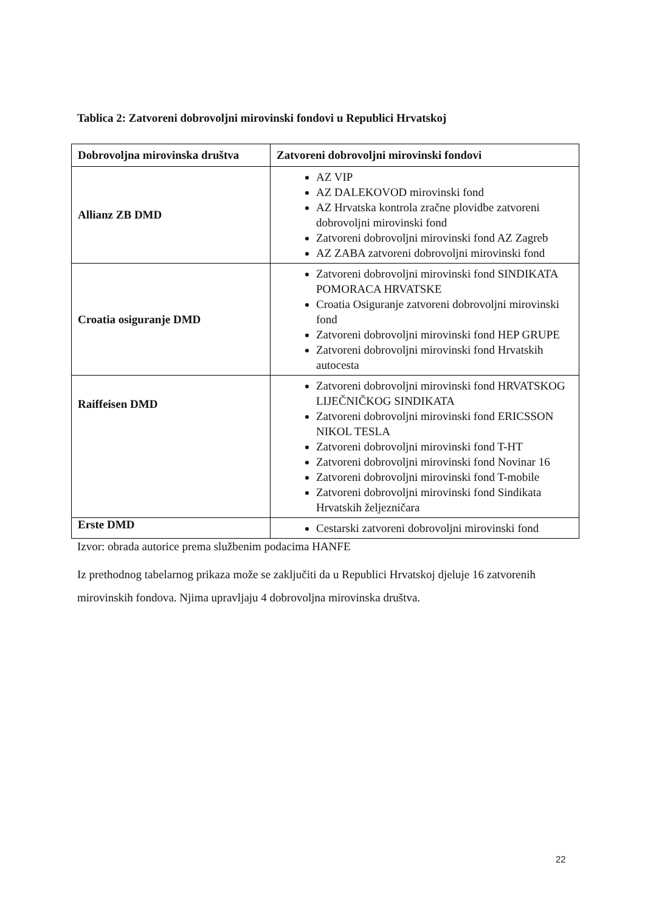Tablica 2: Zatvoreni dobrovoljni mirovinski fondovi u Republici Hrvatskoj
| Dobrovoljna mirovinska društva | Zatvoreni dobrovoljni mirovinski fondovi |
| --- | --- |
| Allianz ZB DMD | AZ VIP AZ DALEKOVOD mirovinski fond AZ Hrvatska kontrola zračne plovidbe zatvoreni dobrovoljni mirovinski fond Zatvoreni dobrovoljni mirovinski fond AZ Zagreb AZ ZABA zatvoreni dobrovoljni mirovinski fond |
| Croatia osiguranje DMD | Zatvoreni dobrovoljni mirovinski fond SINDIKATA POMORACA HRVATSKE Croatia Osiguranje zatvoreni dobrovoljni mirovinski fond Zatvoreni dobrovoljni mirovinski fond HEP GRUPE Zatvoreni dobrovoljni mirovinski fond Hrvatskih autocesta |
| Raiffeisen DMD | Zatvoreni dobrovoljni mirovinski fond HRVATSKOG LIJEČNIČKOG SINDIKATA Zatvoreni dobrovoljni mirovinski fond ERICSSON NIKOL TESLA Zatvoreni dobrovoljni mirovinski fond T-HT Zatvoreni dobrovoljni mirovinski fond Novinar 16 Zatvoreni dobrovoljni mirovinski fond T-mobile Zatvoreni dobrovoljni mirovinski fond Sindikata Hrvatskih željezničara |
| Erste DMD | Cestarski zatvoreni dobrovoljni mirovinski fond |
Izvor: obrada autorice prema službenim podacima HANFE
Iz prethodnog tabelarnog prikaza može se zaključiti da u Republici Hrvatskoj djeluje 16 zatvorenih mirovinskih fondova. Njima upravljaju 4 dobrovoljna mirovinska društva.
22